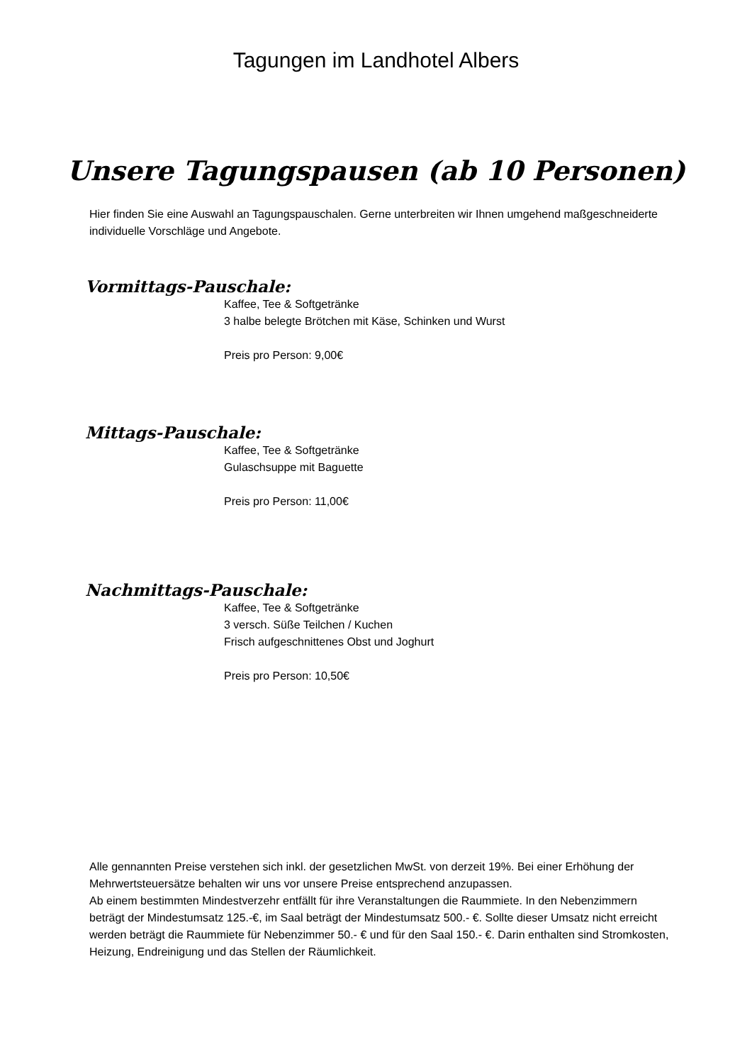Tagungen im Landhotel Albers
Unsere Tagungspausen (ab 10 Personen)
Hier finden Sie eine Auswahl an Tagungspauschalen. Gerne unterbreiten wir Ihnen umgehend maßgeschneiderte individuelle Vorschläge und Angebote.
Vormittags-Pauschale:
Kaffee, Tee & Softgetränke
3 halbe belegte Brötchen mit Käse, Schinken und Wurst
Preis pro Person: 9,00€
Mittags-Pauschale:
Kaffee, Tee & Softgetränke
Gulaschsuppe mit Baguette
Preis pro Person: 11,00€
Nachmittags-Pauschale:
Kaffee, Tee & Softgetränke
3 versch. Süße Teilchen / Kuchen
Frisch aufgeschnittenes Obst und Joghurt
Preis pro Person: 10,50€
Alle gennannten Preise verstehen sich inkl. der gesetzlichen MwSt. von derzeit 19%. Bei einer Erhöhung der Mehrwertsteuersätze behalten wir uns vor unsere Preise entsprechend anzupassen.
Ab einem bestimmten Mindestverzehr entfällt für ihre Veranstaltungen die Raummiete. In den Nebenzimmern beträgt der Mindestumsatz 125.-€, im Saal beträgt der Mindestumsatz 500.- €. Sollte dieser Umsatz nicht erreicht werden beträgt die Raummiete für Nebenzimmer 50.- € und für den Saal 150.- €. Darin enthalten sind Stromkosten, Heizung, Endreinigung und das Stellen der Räumlichkeit.